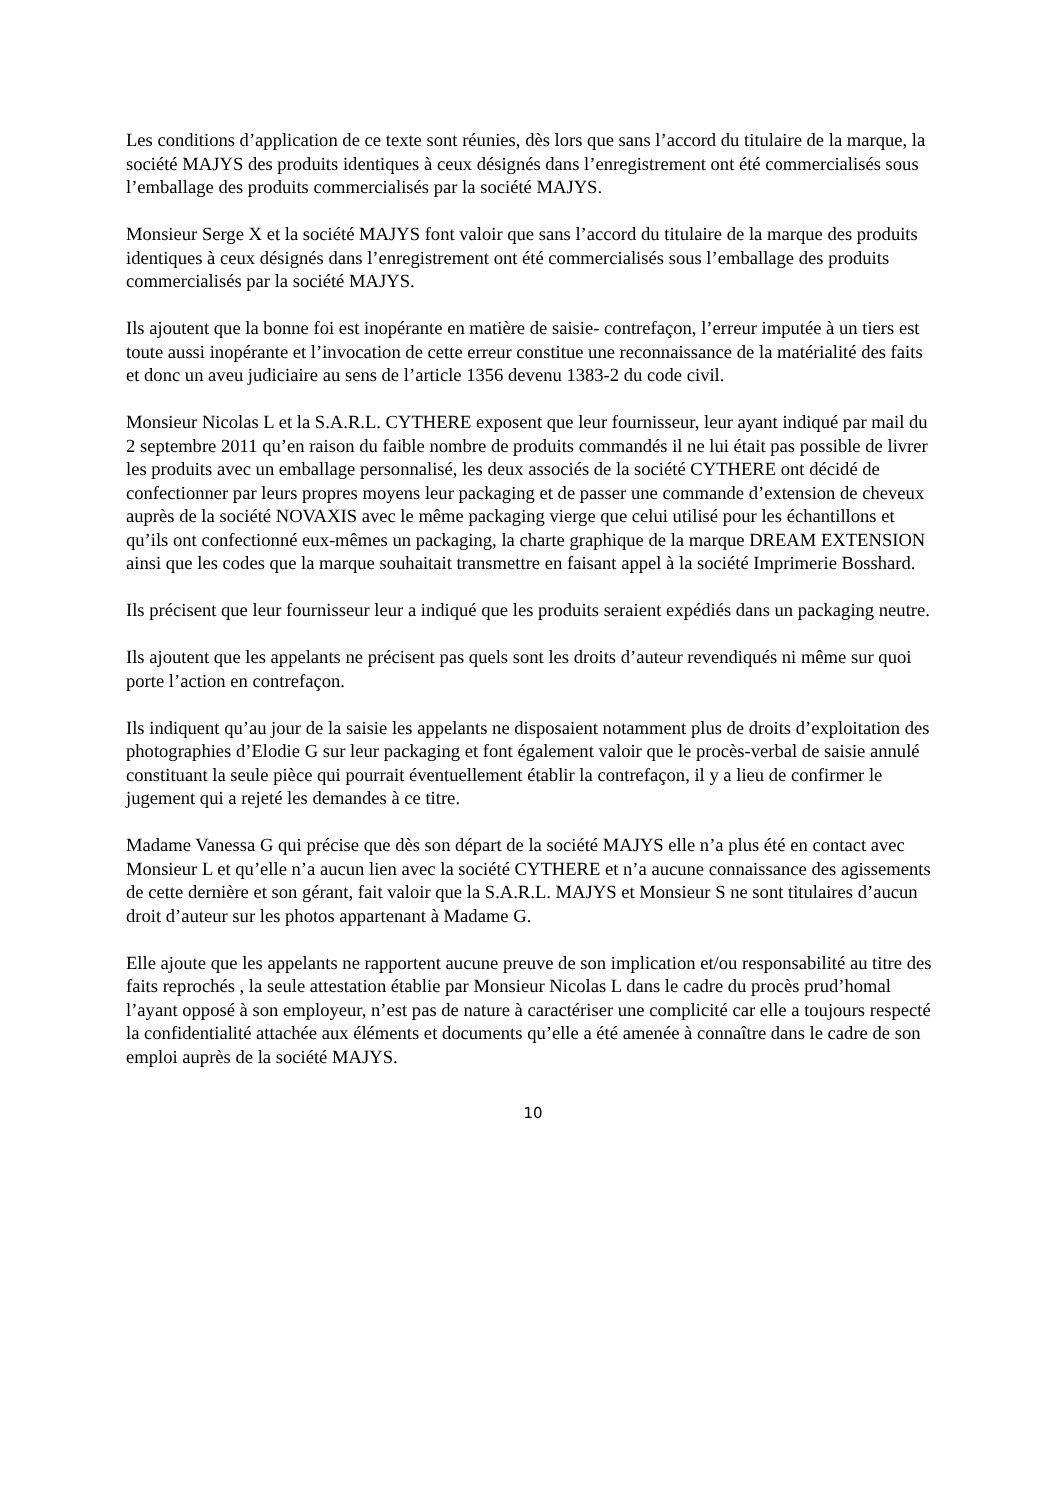Les conditions d’application de ce texte sont réunies, dès lors que sans l’accord du titulaire de la marque, la société MAJYS des produits identiques à ceux désignés dans l’enregistrement ont été commercialisés sous l’emballage des produits commercialisés par la société MAJYS.
Monsieur Serge X et la société MAJYS font valoir que sans l’accord du titulaire de la marque des produits identiques à ceux désignés dans l’enregistrement ont été commercialisés sous l’emballage des produits commercialisés par la société MAJYS.
Ils ajoutent que la bonne foi est inopérante en matière de saisie- contrefaçon, l’erreur imputée à un tiers est toute aussi inopérante et l’invocation de cette erreur constitue une reconnaissance de la matérialité des faits et donc un aveu judiciaire au sens de l’article 1356 devenu 1383-2 du code civil.
Monsieur Nicolas L et la S.A.R.L. CYTHERE exposent que leur fournisseur, leur ayant indiqué par mail du 2 septembre 2011 qu’en raison du faible nombre de produits commandés il ne lui était pas possible de livrer les produits avec un emballage personnalisé, les deux associés de la société CYTHERE ont décidé de confectionner par leurs propres moyens leur packaging et de passer une commande d’extension de cheveux auprès de la société NOVAXIS avec le même packaging vierge que celui utilisé pour les échantillons et qu’ils ont confectionné eux-mêmes un packaging, la charte graphique de la marque DREAM EXTENSION ainsi que les codes que la marque souhaitait transmettre en faisant appel à la société Imprimerie Bosshard.
Ils précisent que leur fournisseur leur a indiqué que les produits seraient expédiés dans un packaging neutre.
Ils ajoutent que les appelants ne précisent pas quels sont les droits d’auteur revendiqués ni même sur quoi porte l’action en contrefaçon.
Ils indiquent qu’au jour de la saisie les appelants ne disposaient notamment plus de droits d’exploitation des photographies d’Elodie G sur leur packaging et font également valoir que le procès-verbal de saisie annulé constituant la seule pièce qui pourrait éventuellement établir la contrefaçon, il y a lieu de confirmer le jugement qui a rejeté les demandes à ce titre.
Madame Vanessa G qui précise que dès son départ de la société MAJYS elle n’a plus été en contact avec Monsieur L et qu’elle n’a aucun lien avec la société CYTHERE et n’a aucune connaissance des agissements de cette dernière et son gérant, fait valoir que la S.A.R.L. MAJYS et Monsieur S ne sont titulaires d’aucun droit d’auteur sur les photos appartenant à Madame G.
Elle ajoute que les appelants ne rapportent aucune preuve de son implication et/ou responsabilité au titre des faits reprochés , la seule attestation établie par Monsieur Nicolas L dans le cadre du procès prud’homal l’ayant opposé à son employeur, n’est pas de nature à caractériser une complicité car elle a toujours respecté la confidentialité attachée aux éléments et documents qu’elle a été amenée à connaître dans le cadre de son emploi auprès de la société MAJYS.
10